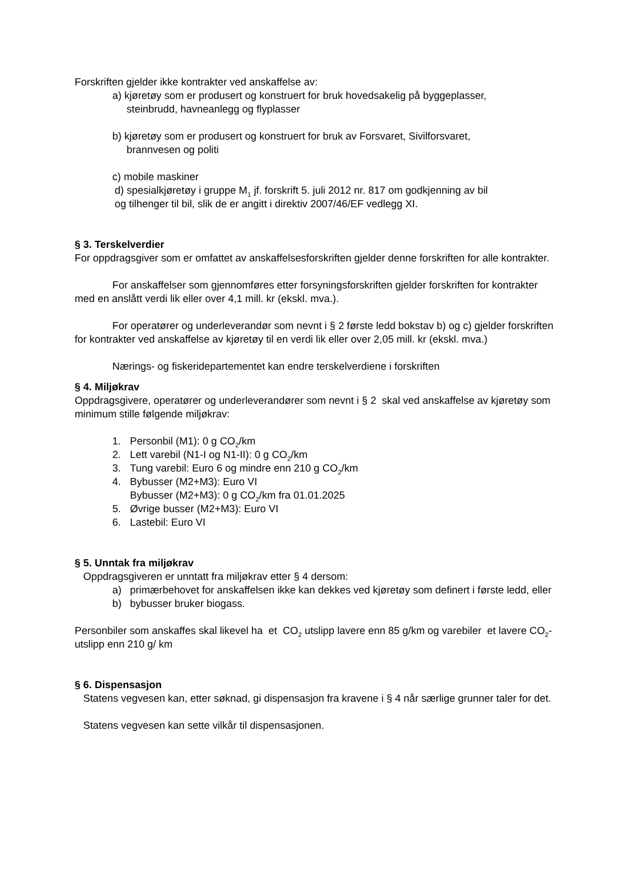Forskriften gjelder ikke kontrakter ved anskaffelse av:
a) kjøretøy som er produsert og konstruert for bruk hovedsakelig på byggeplasser,
steinbrudd, havneanlegg og flyplasser
b) kjøretøy som er produsert og konstruert for bruk av Forsvaret, Sivilforsvaret,
brannvesen og politi
c) mobile maskiner
d) spesialkjøretøy i gruppe M<sub>1</sub> jf. forskrift 5. juli 2012 nr. 817 om godkjenning av bil
og tilhenger til bil, slik de er angitt i direktiv 2007/46/EF vedlegg XI.
§ 3. Terskelverdier
For oppdragsgiver som er omfattet av anskaffelsesforskriften gjelder denne forskriften for alle kontrakter.
For anskaffelser som gjennomføres etter forsyningsforskriften gjelder forskriften for kontrakter med en anslått verdi lik eller over 4,1 mill. kr (ekskl. mva.).
For operatører og underleverandør som nevnt i § 2 første ledd bokstav b) og c) gjelder forskriften for kontrakter ved anskaffelse av kjøretøy til en verdi lik eller over 2,05 mill. kr (ekskl. mva.)
Nærings- og fiskeridepartementet kan endre terskelverdiene i forskriften
§ 4. Miljøkrav
Oppdragsgivere, operatører og underleverandører som nevnt i § 2 skal ved anskaffelse av kjøretøy som minimum stille følgende miljøkrav:
1. Personbil (M1): 0 g CO<sub>2</sub>/km
2. Lett varebil (N1-I og N1-II): 0 g CO<sub>2</sub>/km
3. Tung varebil: Euro 6 og mindre enn 210 g CO<sub>2</sub>/km
4. Bybusser (M2+M3): Euro VI
Bybusser (M2+M3): 0 g CO<sub>2</sub>/km fra 01.01.2025
5. Øvrige busser (M2+M3): Euro VI
6. Lastebil: Euro VI
§ 5. Unntak fra miljøkrav
Oppdragsgiveren er unntatt fra miljøkrav etter § 4 dersom:
a) primærbehovet for anskaffelsen ikke kan dekkes ved kjøretøy som definert i første ledd, eller
b) bybusser bruker biogass.
Personbiler som anskaffes skal likevel ha et CO<sub>2</sub> utslipp lavere enn 85 g/km og varebiler et lavere CO<sub>2</sub>-utslipp enn 210 g/ km
§ 6. Dispensasjon
Statens vegvesen kan, etter søknad, gi dispensasjon fra kravene i § 4 når særlige grunner taler for det.
Statens vegvesen kan sette vilkår til dispensasjonen.